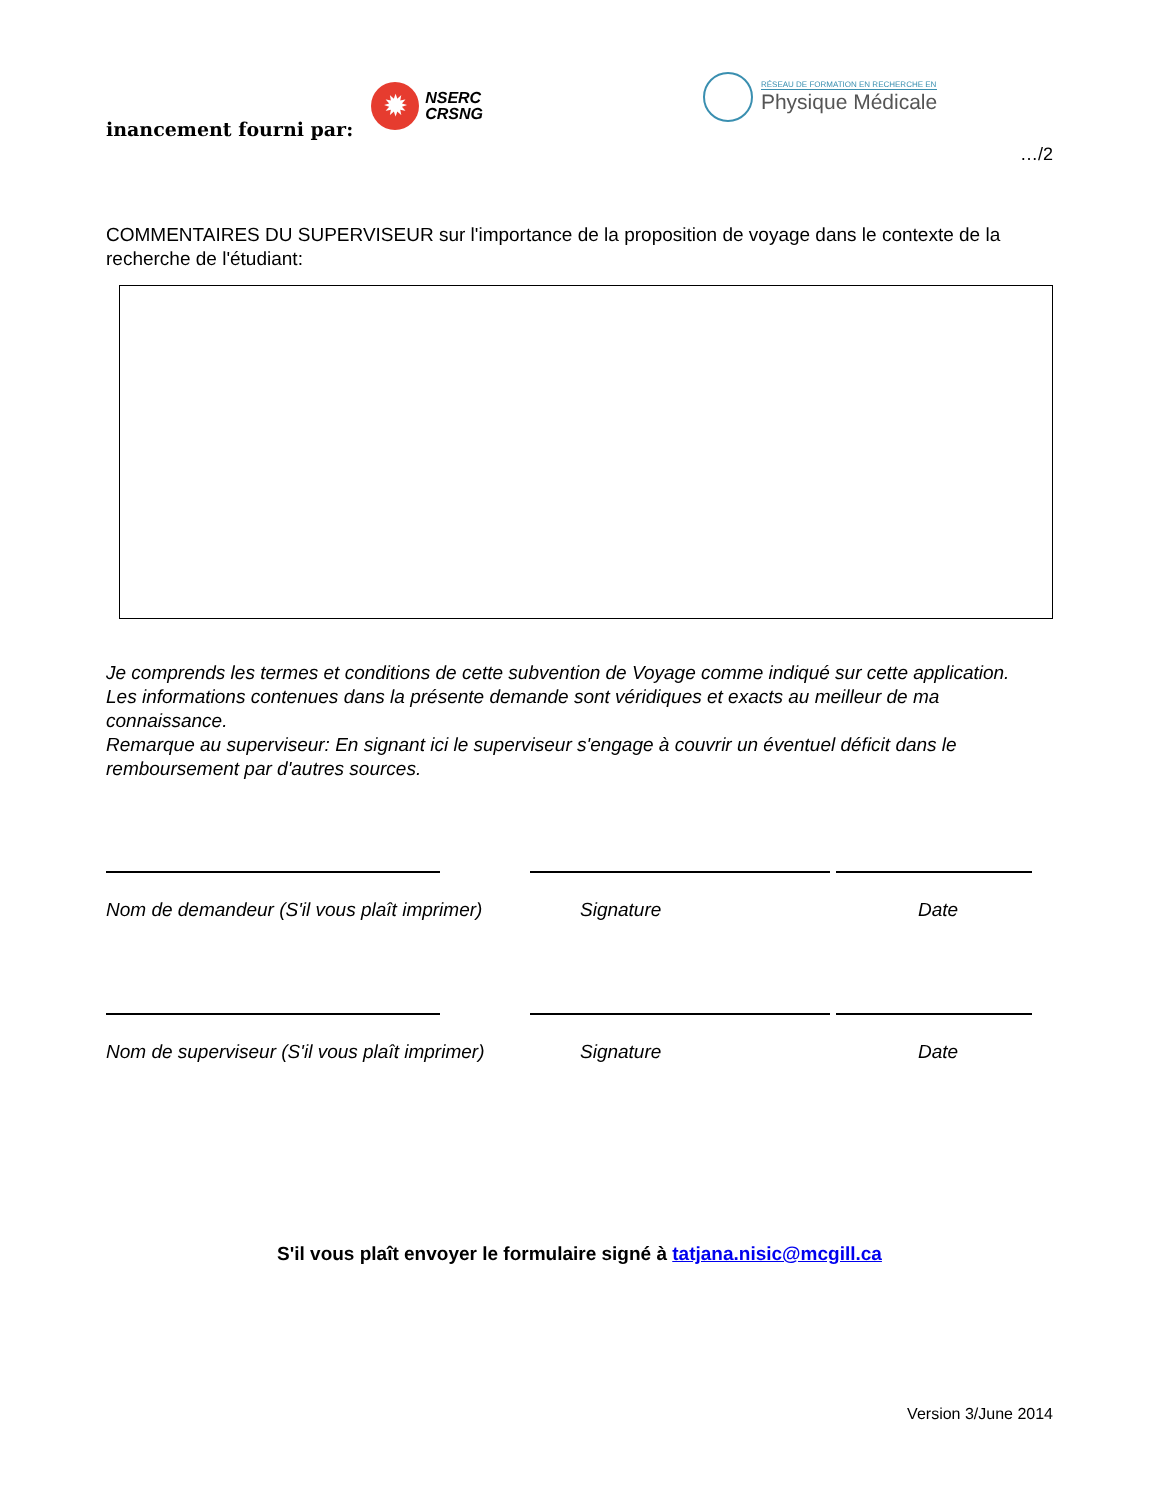inancement fourni par:
✹
NSERC
CRSNG
RÉSEAU DE FORMATION EN RECHERCHE EN
Physique Médicale
…/2
COMMENTAIRES DU SUPERVISEUR sur l'importance de la proposition de voyage dans le contexte de la recherche de l'étudiant:
Je comprends les termes et conditions de cette subvention de Voyage comme indiqué sur cette application.
Les informations contenues dans la présente demande sont véridiques et exacts au meilleur de ma connaissance.
Remarque au superviseur: En signant ici le superviseur s'engage à couvrir un éventuel déficit dans le remboursement par d'autres sources.
Nom de demandeur (S'il vous plaît imprimer) Signature Date
Nom de superviseur (S'il vous plaît imprimer) Signature Date
S'il vous plaît envoyer le formulaire signé à tatjana.nisic@mcgill.ca
Version 3/June 2014